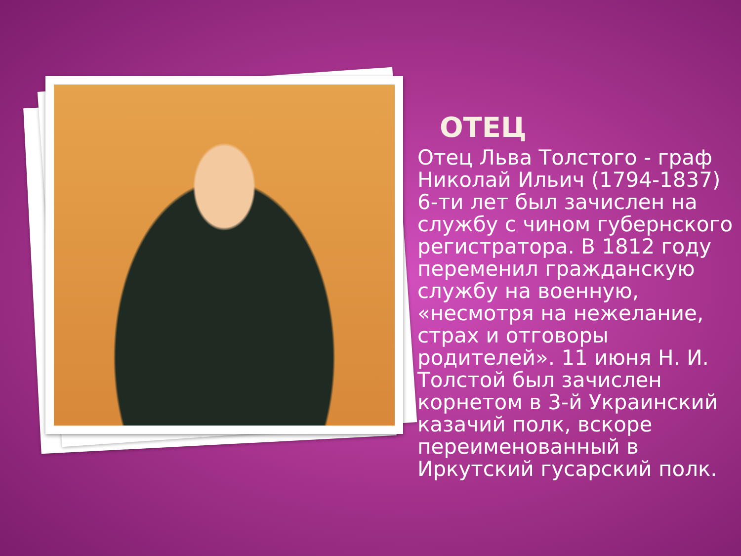ОТЕЦ
Отец Льва Толстого - граф Николай Ильич (1794-1837) 6-ти лет был зачислен на службу с чином губернского регистратора. В 1812 году переменил гражданскую службу на военную, «несмотря на нежелание, страх и отговоры родителей». 11 июня Н. И. Толстой был зачислен корнетом в 3-й Украинский казачий полк, вскоре переименованный в Иркутский гусарский полк.